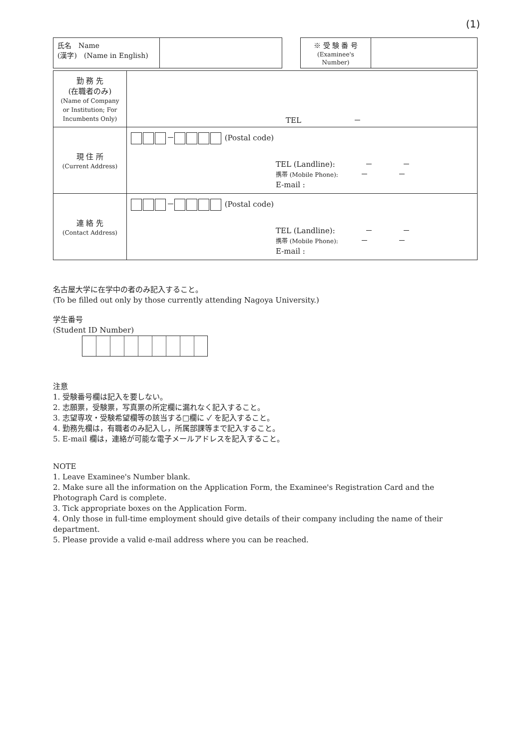(1)
| 氏名 Name (漢字) (Name in English) | |
| ※ 受 験 番 号 (Examinee's Number) | |
| 勤 務 先 (在職者のみ) (Name of Company or Institution; For Incumbents Only) | TEL － |
| 現 住 所 (Current Address) | － (Postal code) TEL (Landline): － － 携帯 (Mobile Phone): － － E-mail : |
| 連 絡 先 (Contact Address) | － (Postal code) TEL (Landline): － － 携帯 (Mobile Phone): － － E-mail : |
名古屋大学に在学中の者のみ記入すること。
(To be filled out only by those currently attending Nagoya University.)
学生番号
(Student ID Number)
注意
1. 受験番号欄は記入を要しない。
2. 志願票，受験票，写真票の所定欄に漏れなく記入すること。
3. 志望専攻・受験希望欄等の該当する□欄に ✓ を記入すること。
4. 勤務先欄は，有職者のみ記入し，所属部課等まで記入すること。
5. E-mail 欄は，連絡が可能な電子メールアドレスを記入すること。
NOTE
1. Leave Examinee's Number blank.
2. Make sure all the information on the Application Form, the Examinee's Registration Card and the Photograph Card is complete.
3. Tick appropriate boxes on the Application Form.
4. Only those in full-time employment should give details of their company including the name of their department.
5. Please provide a valid e-mail address where you can be reached.